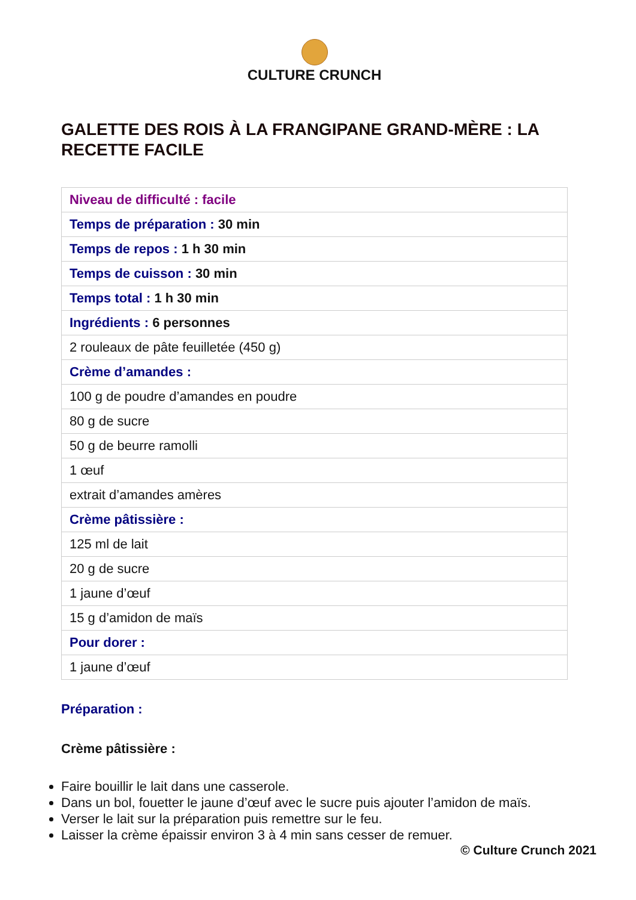CULTURE CRUNCH
GALETTE DES ROIS À LA FRANGIPANE GRAND-MÈRE : LA RECETTE FACILE
| Niveau de difficulté : facile |
| Temps de préparation : 30 min |
| Temps de repos : 1 h 30 min |
| Temps de cuisson : 30 min |
| Temps total : 1 h 30 min |
| Ingrédients : 6 personnes |
| 2 rouleaux de pâte feuilletée (450 g) |
| Crème d’amandes : |
| 100 g de poudre d’amandes en poudre |
| 80 g de sucre |
| 50 g de beurre ramolli |
| 1 œuf |
| extrait d’amandes amères |
| Crème pâtissière : |
| 125 ml de lait |
| 20 g de sucre |
| 1 jaune d’œuf |
| 15 g d’amidon de maïs |
| Pour dorer : |
| 1 jaune d’œuf |
Préparation :
Crème pâtissière :
Faire bouillir le lait dans une casserole.
Dans un bol, fouetter le jaune d’œuf avec le sucre puis ajouter l’amidon de maïs.
Verser le lait sur la préparation puis remettre sur le feu.
Laisser la crème épaissir environ 3 à 4 min sans cesser de remuer.
© Culture Crunch 2021